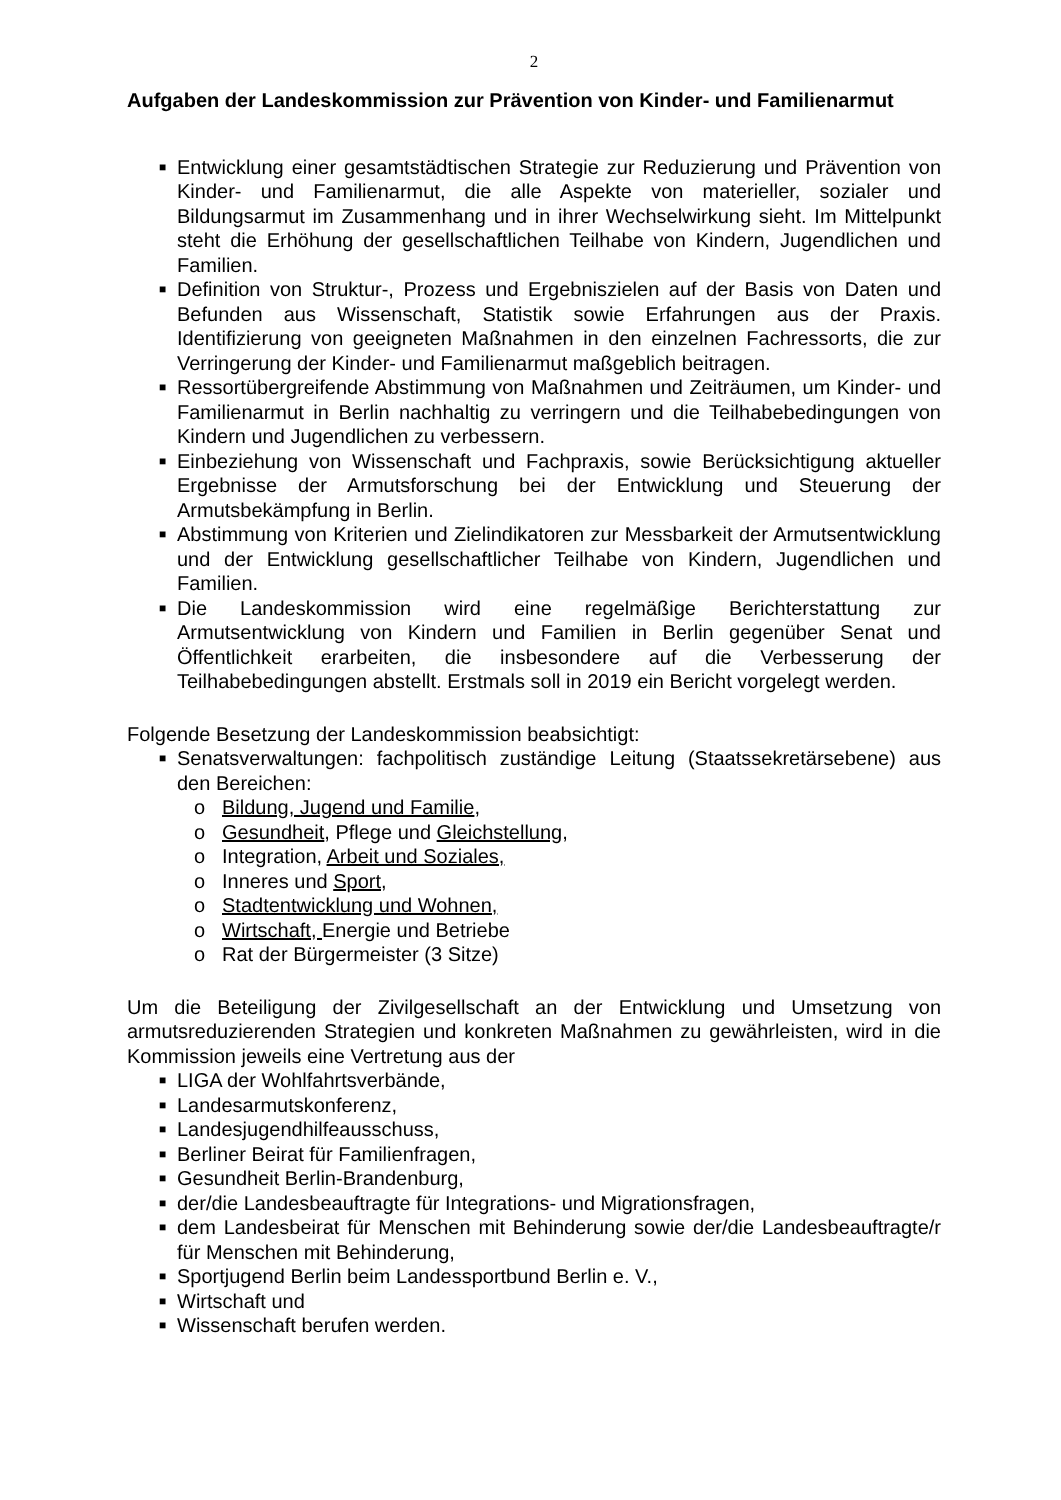2
Aufgaben der Landeskommission zur Prävention von Kinder- und Familienarmut
■ Entwicklung einer gesamtstädtischen Strategie zur Reduzierung und Prävention von Kinder- und Familienarmut, die alle Aspekte von materieller, sozialer und Bildungsarmut im Zusammenhang und in ihrer Wechselwirkung sieht. Im Mittelpunkt steht die Erhöhung der gesellschaftlichen Teilhabe von Kindern, Jugendlichen und Familien.
■ Definition von Struktur-, Prozess und Ergebniszielen auf der Basis von Daten und Befunden aus Wissenschaft, Statistik sowie Erfahrungen aus der Praxis. Identifizierung von geeigneten Maßnahmen in den einzelnen Fachressorts, die zur Verringerung der Kinder- und Familienarmut maßgeblich beitragen.
■ Ressortübergreifende Abstimmung von Maßnahmen und Zeiträumen, um Kinder- und Familienarmut in Berlin nachhaltig zu verringern und die Teilhabebedingungen von Kindern und Jugendlichen zu verbessern.
■ Einbeziehung von Wissenschaft und Fachpraxis, sowie Berücksichtigung aktueller Ergebnisse der Armutsforschung bei der Entwicklung und Steuerung der Armutsbekämpfung in Berlin.
■ Abstimmung von Kriterien und Zielindikatoren zur Messbarkeit der Armutsentwicklung und der Entwicklung gesellschaftlicher Teilhabe von Kindern, Jugendlichen und Familien.
■ Die Landeskommission wird eine regelmäßige Berichterstattung zur Armutsentwicklung von Kindern und Familien in Berlin gegenüber Senat und Öffentlichkeit erarbeiten, die insbesondere auf die Verbesserung der Teilhabebedingungen abstellt. Erstmals soll in 2019 ein Bericht vorgelegt werden.
Folgende Besetzung der Landeskommission beabsichtigt:
■ Senatsverwaltungen: fachpolitisch zuständige Leitung (Staatssekretärsebene) aus den Bereichen:
o Bildung, Jugend und Familie,
o Gesundheit, Pflege und Gleichstellung,
o Integration, Arbeit und Soziales,
o Inneres und Sport,
o Stadtentwicklung und Wohnen,
o Wirtschaft, Energie und Betriebe
o Rat der Bürgermeister (3 Sitze)
Um die Beteiligung der Zivilgesellschaft an der Entwicklung und Umsetzung von armutsreduzierenden Strategien und konkreten Maßnahmen zu gewährleisten, wird in die Kommission jeweils eine Vertretung aus der
■ LIGA der Wohlfahrtsverbände,
■ Landesarmutskonferenz,
■ Landesjugendhilfeausschuss,
■ Berliner Beirat für Familienfragen,
■ Gesundheit Berlin-Brandenburg,
■ der/die Landesbeauftragte für Integrations- und Migrationsfragen,
■ dem Landesbeirat für Menschen mit Behinderung sowie der/die Landesbeauftragte/r für Menschen mit Behinderung,
■ Sportjugend Berlin beim Landessportbund Berlin e. V.,
■ Wirtschaft und
■ Wissenschaft berufen werden.